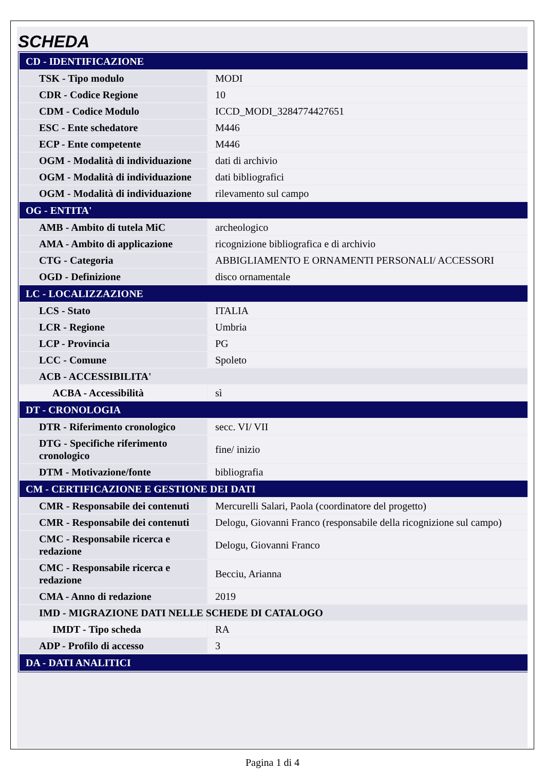SCHEDA
| CD - IDENTIFICAZIONE | |
| TSK - Tipo modulo | MODI |
| CDR - Codice Regione | 10 |
| CDM - Codice Modulo | ICCD_MODI_3284774427651 |
| ESC - Ente schedatore | M446 |
| ECP - Ente competente | M446 |
| OGM - Modalità di individuazione | dati di archivio |
| OGM - Modalità di individuazione | dati bibliografici |
| OGM - Modalità di individuazione | rilevamento sul campo |
| OG - ENTITA' | |
| AMB - Ambito di tutela MiC | archeologico |
| AMA - Ambito di applicazione | ricognizione bibliografica e di archivio |
| CTG - Categoria | ABBIGLIAMENTO E ORNAMENTI PERSONALI/ ACCESSORI |
| OGD - Definizione | disco ornamentale |
| LC - LOCALIZZAZIONE | |
| LCS - Stato | ITALIA |
| LCR - Regione | Umbria |
| LCP - Provincia | PG |
| LCC - Comune | Spoleto |
| ACB - ACCESSIBILITA' | |
| ACBA - Accessibilità | sì |
| DT - CRONOLOGIA | |
| DTR - Riferimento cronologico | secc. VI/ VII |
| DTG - Specifiche riferimento cronologico | fine/ inizio |
| DTM - Motivazione/fonte | bibliografia |
| CM - CERTIFICAZIONE E GESTIONE DEI DATI | |
| CMR - Responsabile dei contenuti | Mercurelli Salari, Paola (coordinatore del progetto) |
| CMR - Responsabile dei contenuti | Delogu, Giovanni Franco (responsabile della ricognizione sul campo) |
| CMC - Responsabile ricerca e redazione | Delogu, Giovanni Franco |
| CMC - Responsabile ricerca e redazione | Becciu, Arianna |
| CMA - Anno di redazione | 2019 |
| IMD - MIGRAZIONE DATI NELLE SCHEDE DI CATALOGO | |
| IMDT - Tipo scheda | RA |
| ADP - Profilo di accesso | 3 |
| DA - DATI ANALITICI | |
Pagina 1 di 4